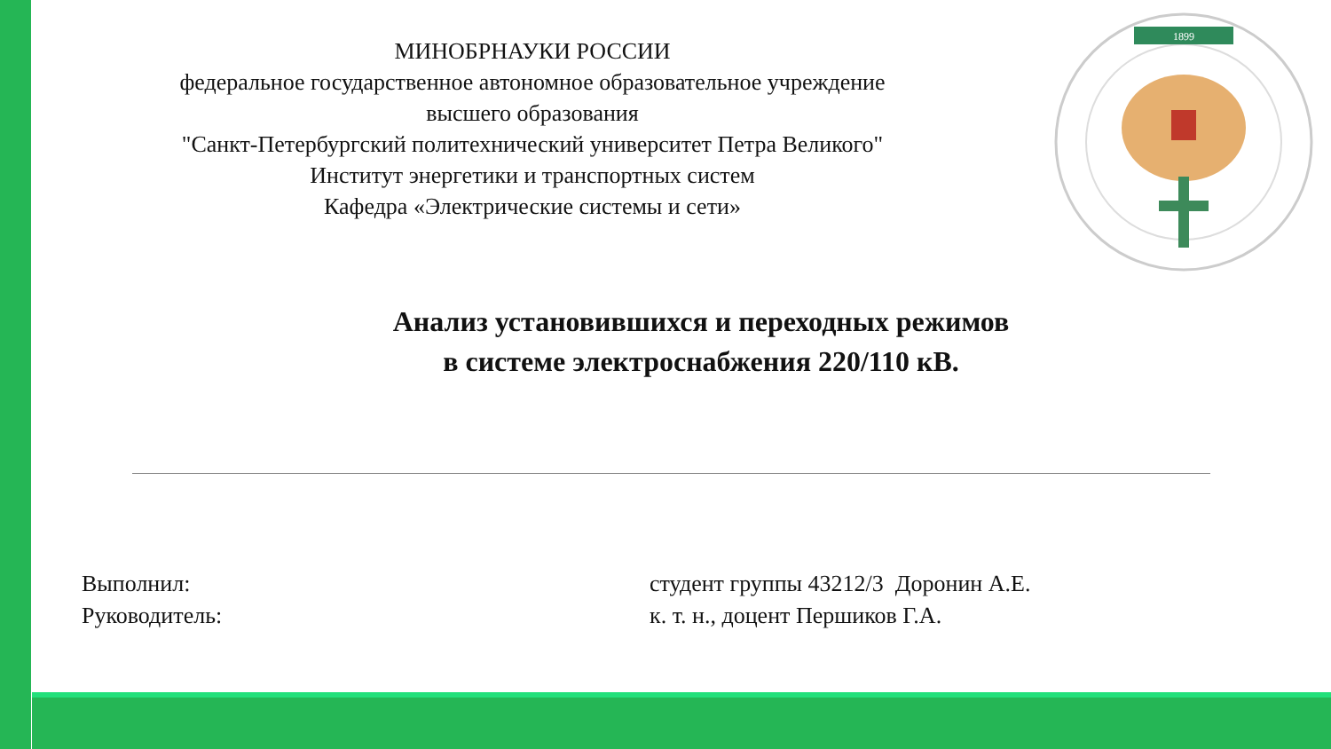МИНОБРНАУКИ РОССИИ
федеральное государственное автономное образовательное учреждение
высшего образования
"Санкт-Петербургский политехнический университет Петра Великого"
Институт энергетики и транспортных систем
Кафедра «Электрические системы и сети»
1899
Анализ установившихся и переходных режимов
в системе электроснабжения 220/110 кВ.
Выполнил: студент группы 43212/3 Доронин А.Е.
Руководитель: к. т. н., доцент Першиков Г.А.